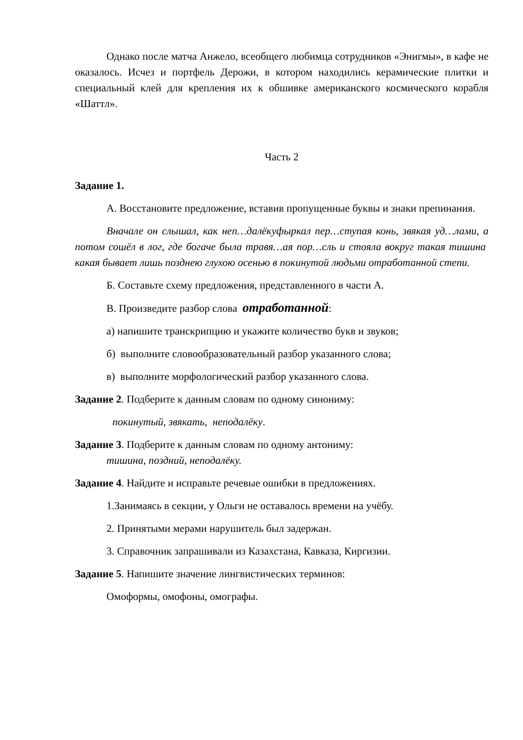Однако после матча Анжело, всеобщего любимца сотрудников «Энигмы», в кафе не оказалось. Исчез и портфель Дерожи, в котором находились керамические плитки и специальный клей для крепления их к обшивке американского космического корабля «Шаттл».
Часть 2
Задание 1.
А. Восстановите предложение, вставив пропущенные буквы и знаки препинания.
Вначале он слышал, как неп…далёкуфыркал пер…ступая конь, звякая уд…лами, а потом сошёл в лог, где богаче была травя…ая пор…сль и стояла вокруг такая тишина какая бывает лишь позднею глухою осенью в покинутой людьми отработанной степи.
Б. Составьте схему предложения, представленного в части А.
В. Произведите разбор слова отработанной:
а) напишите транскрипцию и укажите количество букв и звуков;
б) выполните словообразовательный разбор указанного слова;
в) выполните морфологический разбор указанного слова.
Задание 2. Подберите к данным словам по одному синониму:
покинутый, звякать, неподалёку.
Задание 3. Подберите к данным словам по одному антониму:
тишина, поздний, неподалёку.
Задание 4. Найдите и исправьте речевые ошибки в предложениях.
1.Занимаясь в секции, у Ольги не оставалось времени на учёбу.
2. Принятыми мерами нарушитель был задержан.
3. Справочник запрашивали из Казахстана, Кавказа, Киргизии.
Задание 5. Напишите значение лингвистических терминов:
Омоформы, омофоны, омографы.